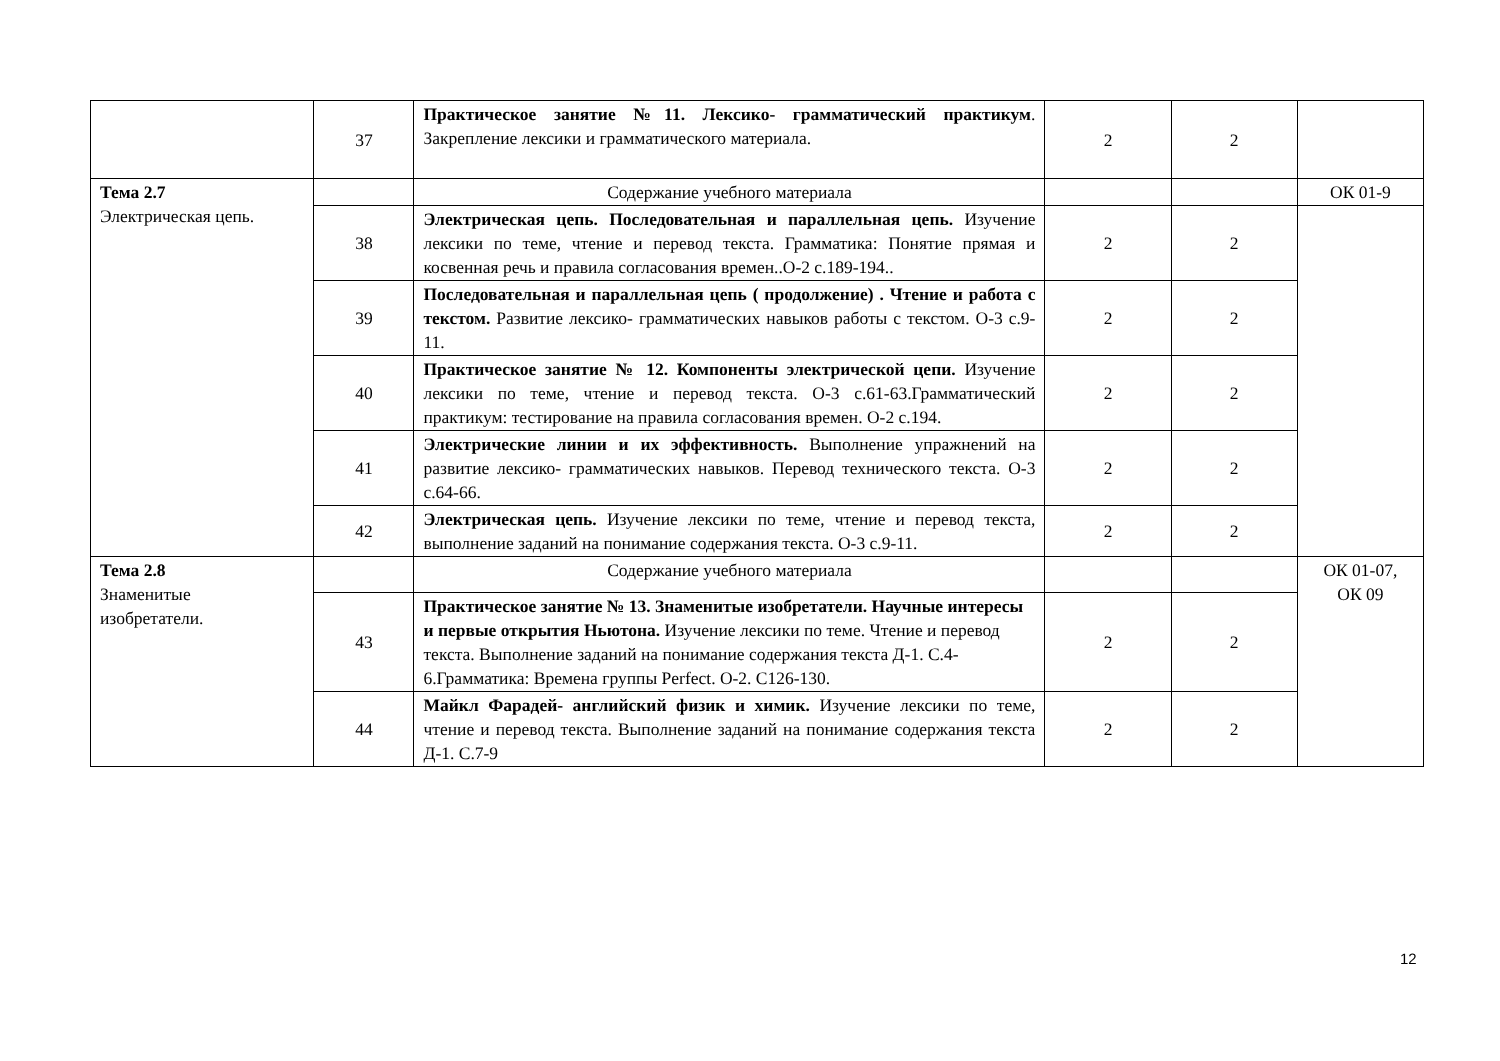| | 37 | Практическое занятие №11. Лексико- грамматический практикум . Закрепление лексики и грамматического материала. | 2 | 2 | |
| Тема 2.7 Электрическая цепь. | | Содержание учебного материала | | | ОК 01-9 |
| | 38 | Электрическая цепь. Последовательная и параллельная цепь. Изучение лексики по теме, чтение и перевод текста. Грамматика: Понятие прямая и косвенная речь и правила согласования времен..О-2 с.189-194.. | 2 | 2 | |
| | 39 | Последовательная и параллельная цепь ( продолжение) . Чтение и работа с текстом. Развитие лексико- грамматических навыков работы с текстом. О-3 с.9-11. | 2 | 2 | |
| | 40 | Практическое занятие № 12. Компоненты электрической цепи. Изучение лексики по теме, чтение и перевод текста. О-3 с.61-63.Грамматический практикум: тестирование на правила согласования времен. О-2 с.194. | 2 | 2 | |
| | 41 | Электрические линии и их эффективность. Выполнение упражнений на развитие лексико- грамматических навыков. Перевод технического текста. О-3 с.64-66. | 2 | 2 | |
| | 42 | Электрическая цепь. Изучение лексики по теме, чтение и перевод текста, выполнение заданий на понимание содержания текста. О-3 с.9-11. | 2 | 2 | |
| Тема 2.8 Знаменитые изобретатели. | | Содержание учебного материала | | | ОК 01-07, ОК 09 |
| | 43 | Практическое занятие № 13. Знаменитые изобретатели. Научные интересы и первые открытия Ньютона. Изучение лексики по теме. Чтение и перевод текста. Выполнение заданий на понимание содержания текста Д-1. С.4-6.Грамматика: Времена группы Perfect. О-2. С126-130. | 2 | 2 | |
| | 44 | Майкл Фарадей- английский физик и химик. Изучение лексики по теме, чтение и перевод текста. Выполнение заданий на понимание содержания текста Д-1. С.7-9 | 2 | 2 | |
12